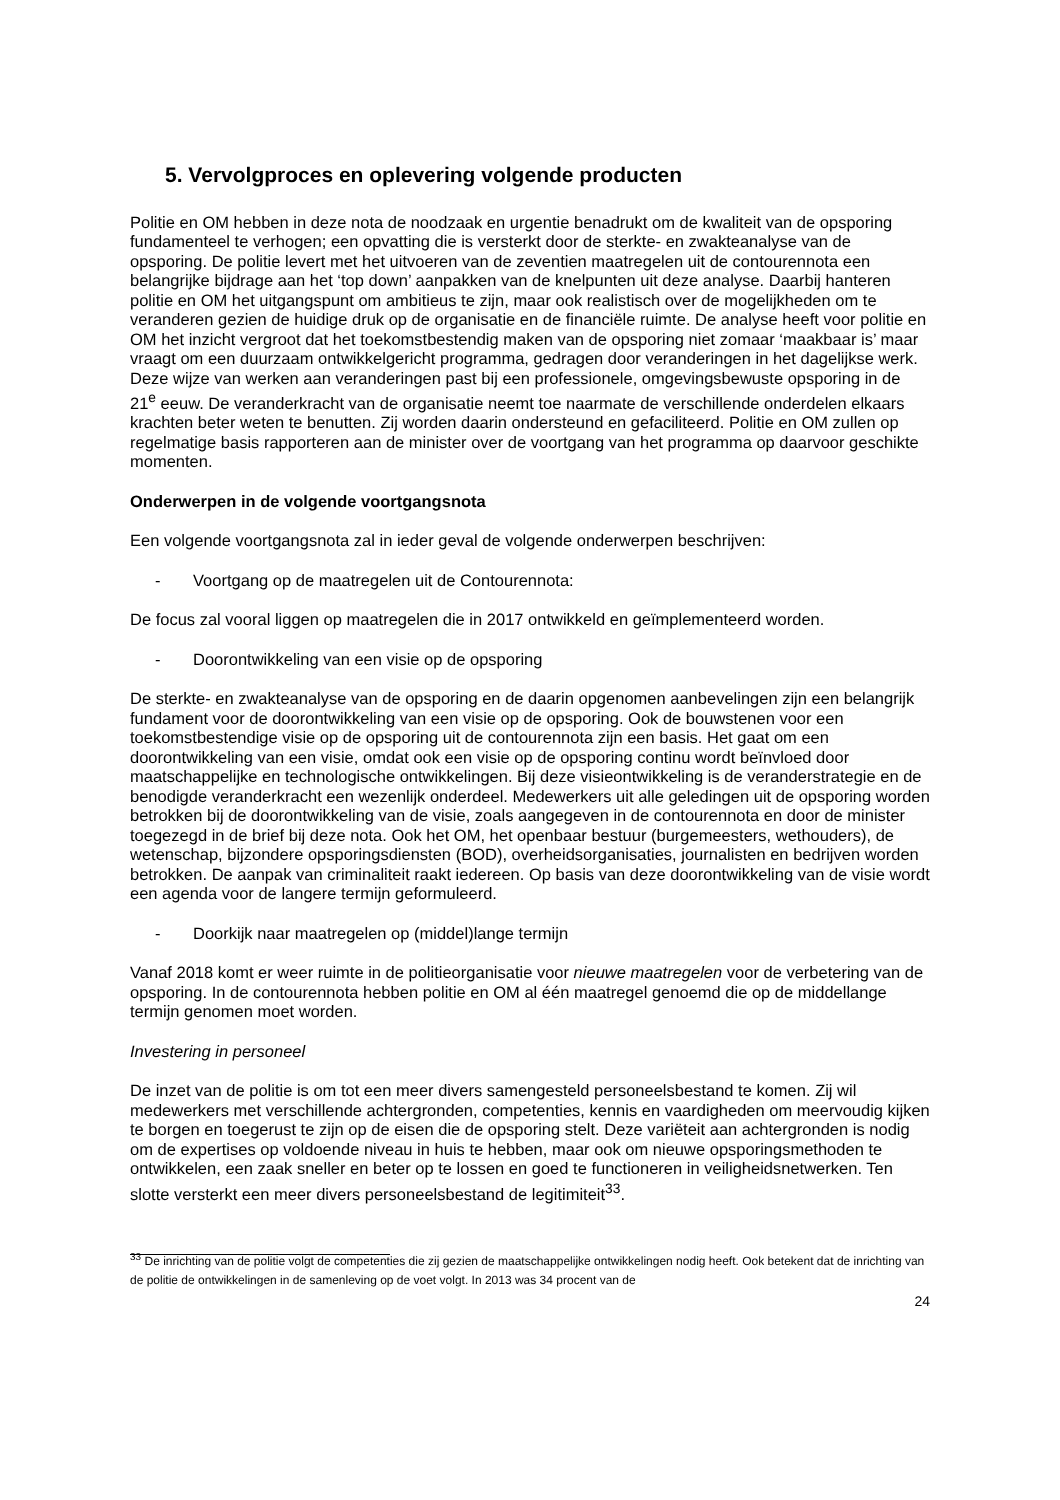5. Vervolgproces en oplevering volgende producten
Politie en OM hebben in deze nota de noodzaak en urgentie benadrukt om de kwaliteit van de opsporing fundamenteel te verhogen; een opvatting die is versterkt door de sterkte- en zwakteanalyse van de opsporing. De politie levert met het uitvoeren van de zeventien maatregelen uit de contourennota een belangrijke bijdrage aan het ‘top down’ aanpakken van de knelpunten uit deze analyse. Daarbij hanteren politie en OM het uitgangspunt om ambitieus te zijn, maar ook realistisch over de mogelijkheden om te veranderen gezien de huidige druk op de organisatie en de financiële ruimte. De analyse heeft voor politie en OM het inzicht vergroot dat het toekomstbestendig maken van de opsporing niet zomaar ‘maakbaar is’ maar vraagt om een duurzaam ontwikkelgericht programma, gedragen door veranderingen in het dagelijkse werk. Deze wijze van werken aan veranderingen past bij een professionele, omgevingsbewuste opsporing in de 21<sup>e</sup> eeuw. De veranderkracht van de organisatie neemt toe naarmate de verschillende onderdelen elkaars krachten beter weten te benutten. Zij worden daarin ondersteund en gefaciliteerd. Politie en OM zullen op regelmatige basis rapporteren aan de minister over de voortgang van het programma op daarvoor geschikte momenten.
Onderwerpen in de volgende voortgangsnota
Een volgende voortgangsnota zal in ieder geval de volgende onderwerpen beschrijven:
- Voortgang op de maatregelen uit de Contourennota:
De focus zal vooral liggen op maatregelen die in 2017 ontwikkeld en geïmplementeerd worden.
- Doorontwikkeling van een visie op de opsporing
De sterkte- en zwakteanalyse van de opsporing en de daarin opgenomen aanbevelingen zijn een belangrijk fundament voor de doorontwikkeling van een visie op de opsporing. Ook de bouwstenen voor een toekomstbestendige visie op de opsporing uit de contourennota zijn een basis. Het gaat om een doorontwikkeling van een visie, omdat ook een visie op de opsporing continu wordt beïnvloed door maatschappelijke en technologische ontwikkelingen. Bij deze visieontwikkeling is de veranderstrategie en de benodigde veranderkracht een wezenlijk onderdeel. Medewerkers uit alle geledingen uit de opsporing worden betrokken bij de doorontwikkeling van de visie, zoals aangegeven in de contourennota en door de minister toegezegd in de brief bij deze nota. Ook het OM, het openbaar bestuur (burgemeesters, wethouders), de wetenschap, bijzondere opsporingsdiensten (BOD), overheidsorganisaties, journalisten en bedrijven worden betrokken. De aanpak van criminaliteit raakt iedereen. Op basis van deze doorontwikkeling van de visie wordt een agenda voor de langere termijn geformuleerd.
- Doorkijk naar maatregelen op (middel)lange termijn
Vanaf 2018 komt er weer ruimte in de politieorganisatie voor nieuwe maatregelen voor de verbetering van de opsporing. In de contourennota hebben politie en OM al één maatregel genoemd die op de middellange termijn genomen moet worden.
Investering in personeel
De inzet van de politie is om tot een meer divers samengesteld personeelsbestand te komen. Zij wil medewerkers met verschillende achtergronden, competenties, kennis en vaardigheden om meervoudig kijken te borgen en toegerust te zijn op de eisen die de opsporing stelt. Deze variëteit aan achtergronden is nodig om de expertises op voldoende niveau in huis te hebben, maar ook om nieuwe opsporingsmethoden te ontwikkelen, een zaak sneller en beter op te lossen en goed te functioneren in veiligheidsnetwerken. Ten slotte versterkt een meer divers personeelsbestand de legitimiteit<sup>33</sup>.
<sup>33</sup> De inrichting van de politie volgt de competenties die zij gezien de maatschappelijke ontwikkelingen nodig heeft. Ook betekent dat de inrichting van de politie de ontwikkelingen in de samenleving op de voet volgt. In 2013 was 34 procent van de
24